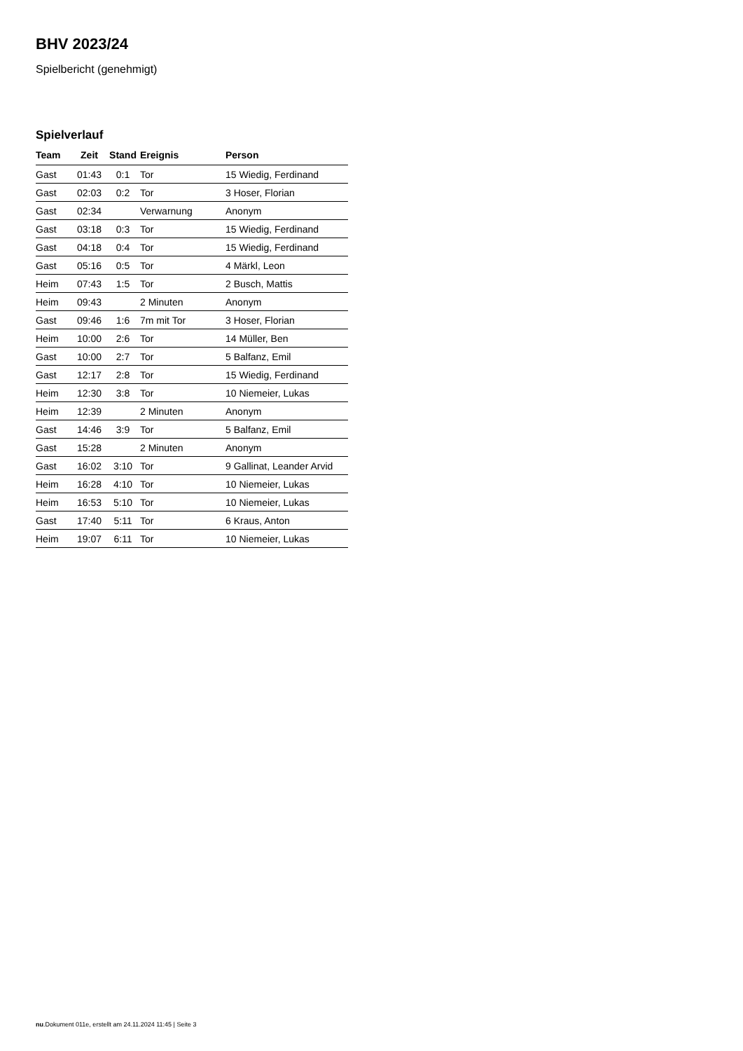BHV 2023/24
Spielbericht (genehmigt)
Spielverlauf
| Team | Zeit | Stand | Ereignis | Person |
| --- | --- | --- | --- | --- |
| Gast | 01:43 | 0:1 | Tor | 15 Wiedig, Ferdinand |
| Gast | 02:03 | 0:2 | Tor | 3 Hoser, Florian |
| Gast | 02:34 | | Verwarnung | Anonym |
| Gast | 03:18 | 0:3 | Tor | 15 Wiedig, Ferdinand |
| Gast | 04:18 | 0:4 | Tor | 15 Wiedig, Ferdinand |
| Gast | 05:16 | 0:5 | Tor | 4 Märkl, Leon |
| Heim | 07:43 | 1:5 | Tor | 2 Busch, Mattis |
| Heim | 09:43 | | 2 Minuten | Anonym |
| Gast | 09:46 | 1:6 | 7m mit Tor | 3 Hoser, Florian |
| Heim | 10:00 | 2:6 | Tor | 14 Müller, Ben |
| Gast | 10:00 | 2:7 | Tor | 5 Balfanz, Emil |
| Gast | 12:17 | 2:8 | Tor | 15 Wiedig, Ferdinand |
| Heim | 12:30 | 3:8 | Tor | 10 Niemeier, Lukas |
| Heim | 12:39 | | 2 Minuten | Anonym |
| Gast | 14:46 | 3:9 | Tor | 5 Balfanz, Emil |
| Gast | 15:28 | | 2 Minuten | Anonym |
| Gast | 16:02 | 3:10 | Tor | 9 Gallinat, Leander Arvid |
| Heim | 16:28 | 4:10 | Tor | 10 Niemeier, Lukas |
| Heim | 16:53 | 5:10 | Tor | 10 Niemeier, Lukas |
| Gast | 17:40 | 5:11 | Tor | 6 Kraus, Anton |
| Heim | 19:07 | 6:11 | Tor | 10 Niemeier, Lukas |
nu.Dokument 011e, erstellt am 24.11.2024 11:45 | Seite 3